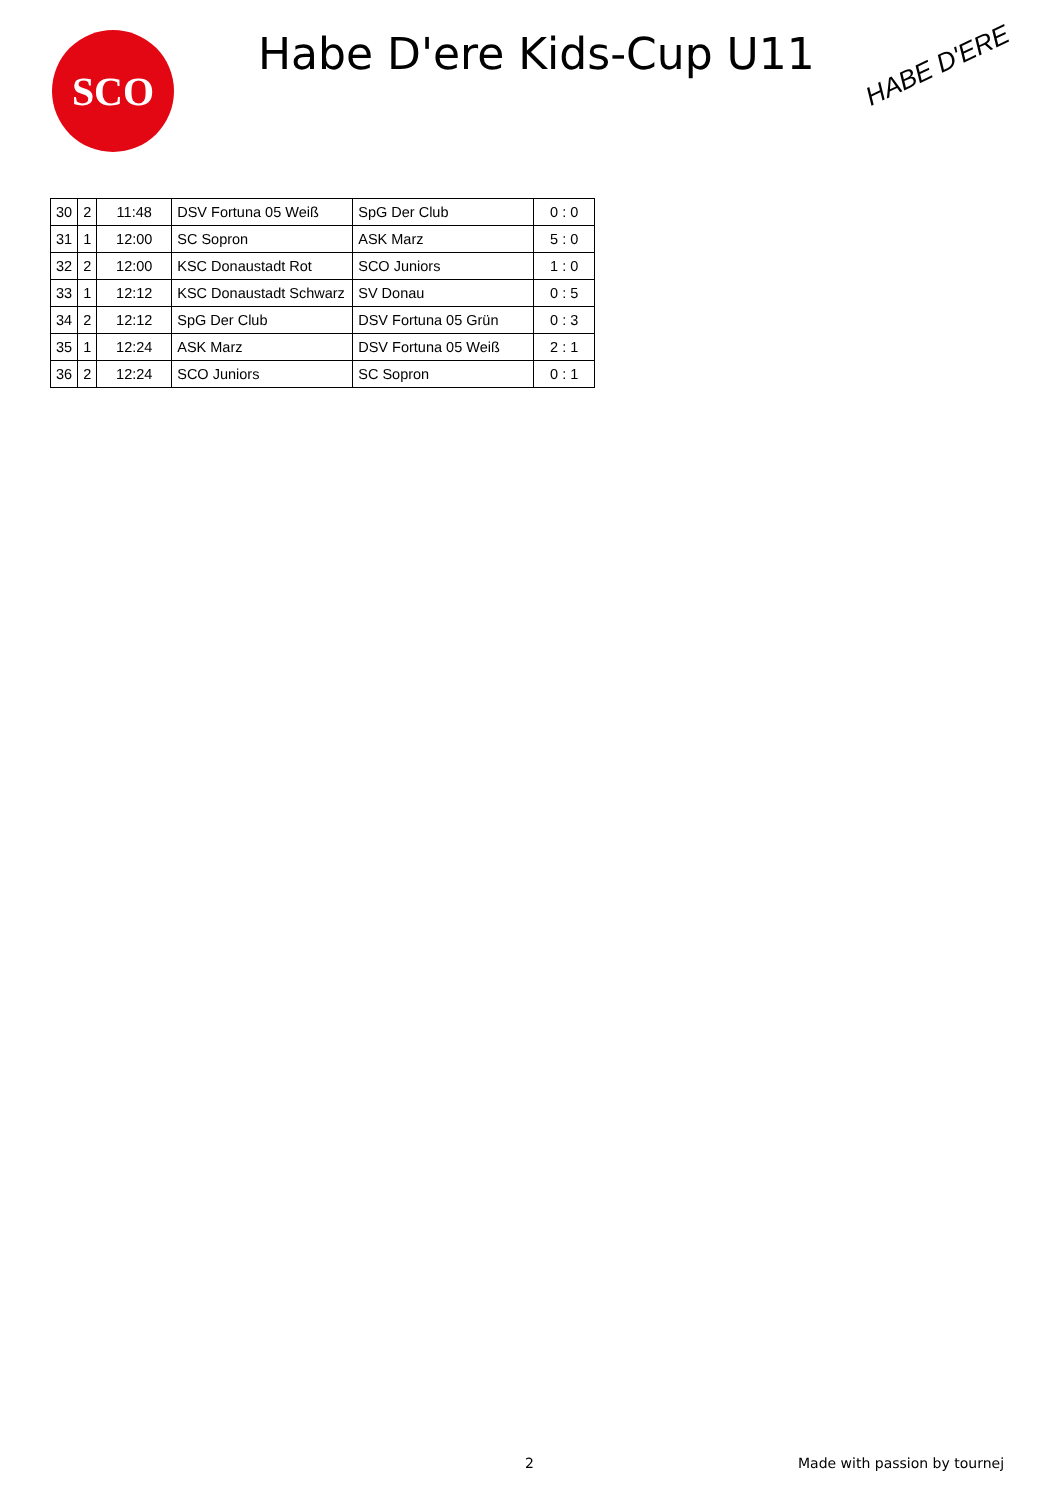SCO Habe D'ere Kids-Cup U11 HABE D'ERE
| 30 | 2 | 11:48 | DSV Fortuna 05 Weiß | SpG Der Club | 0 : 0 |
| 31 | 1 | 12:00 | SC Sopron | ASK Marz | 5 : 0 |
| 32 | 2 | 12:00 | KSC Donaustadt Rot | SCO Juniors | 1 : 0 |
| 33 | 1 | 12:12 | KSC Donaustadt Schwarz | SV Donau | 0 : 5 |
| 34 | 2 | 12:12 | SpG Der Club | DSV Fortuna 05 Grün | 0 : 3 |
| 35 | 1 | 12:24 | ASK Marz | DSV Fortuna 05 Weiß | 2 : 1 |
| 36 | 2 | 12:24 | SCO Juniors | SC Sopron | 0 : 1 |
2 Made with passion by tournej